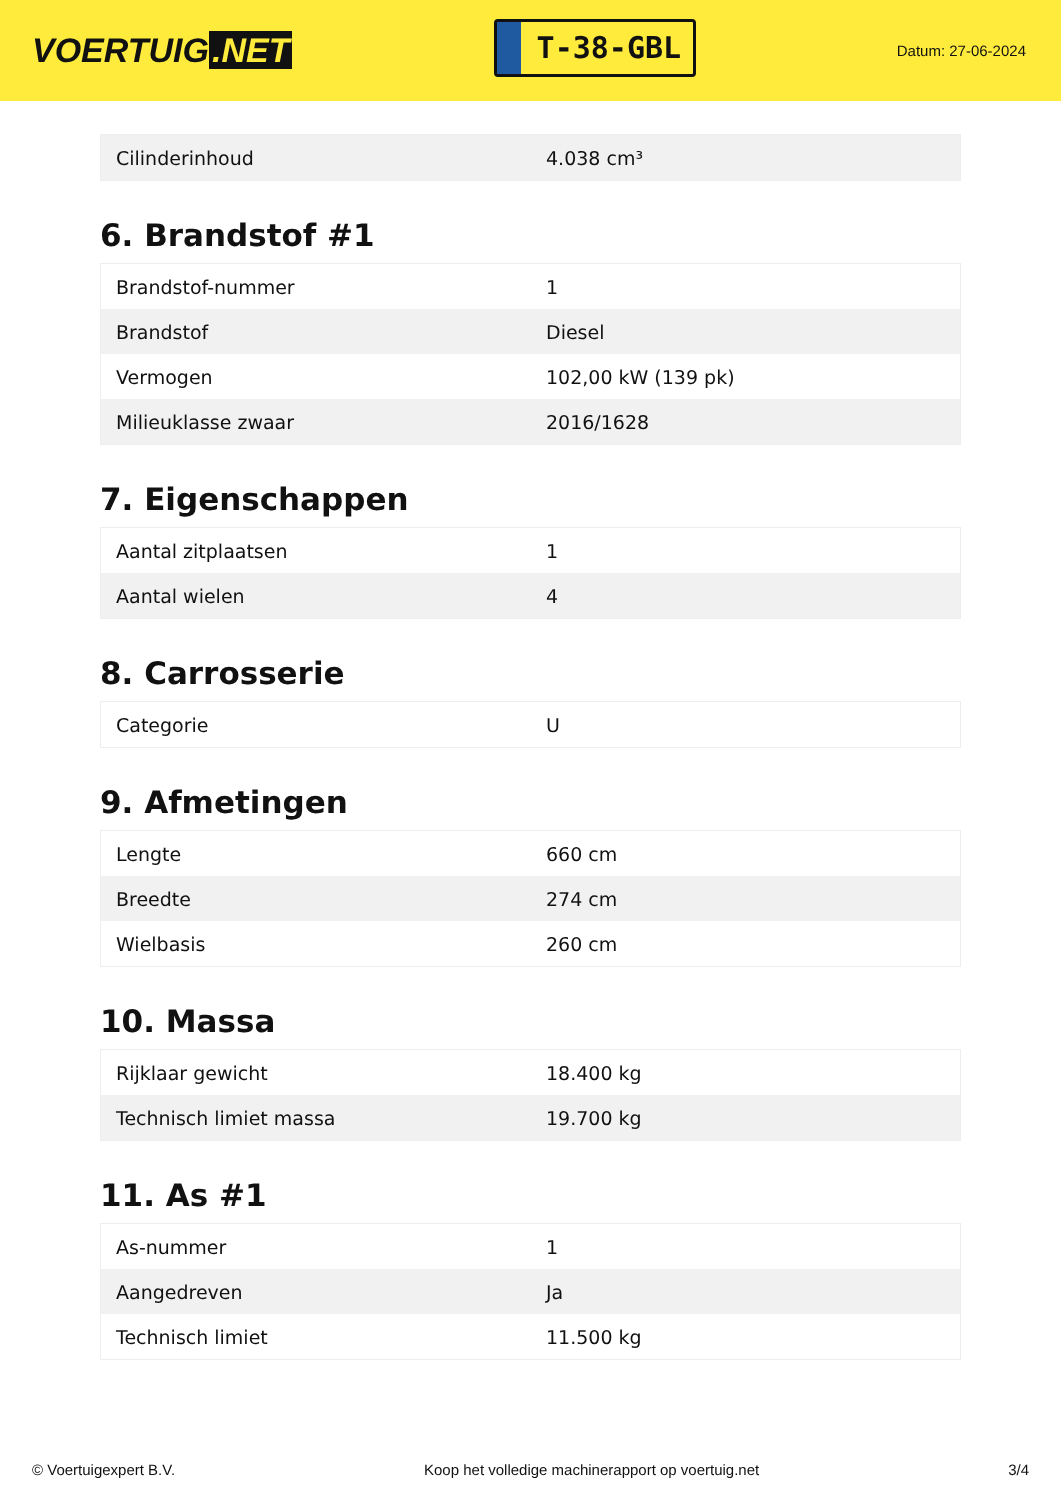VOERTUIG.NET
T-38-GBL
Datum: 27-06-2024
| Cilinderinhoud | 4.038 cm³ |
6. Brandstof #1
| Brandstof-nummer | 1 |
| Brandstof | Diesel |
| Vermogen | 102,00 kW (139 pk) |
| Milieuklasse zwaar | 2016/1628 |
7. Eigenschappen
| Aantal zitplaatsen | 1 |
| Aantal wielen | 4 |
8. Carrosserie
| Categorie | U |
9. Afmetingen
| Lengte | 660 cm |
| Breedte | 274 cm |
| Wielbasis | 260 cm |
10. Massa
| Rijklaar gewicht | 18.400 kg |
| Technisch limiet massa | 19.700 kg |
11. As #1
| As-nummer | 1 |
| Aangedreven | Ja |
| Technisch limiet | 11.500 kg |
© Voertuigexpert B.V. Koop het volledige machinerapport op voertuig.net 3/4